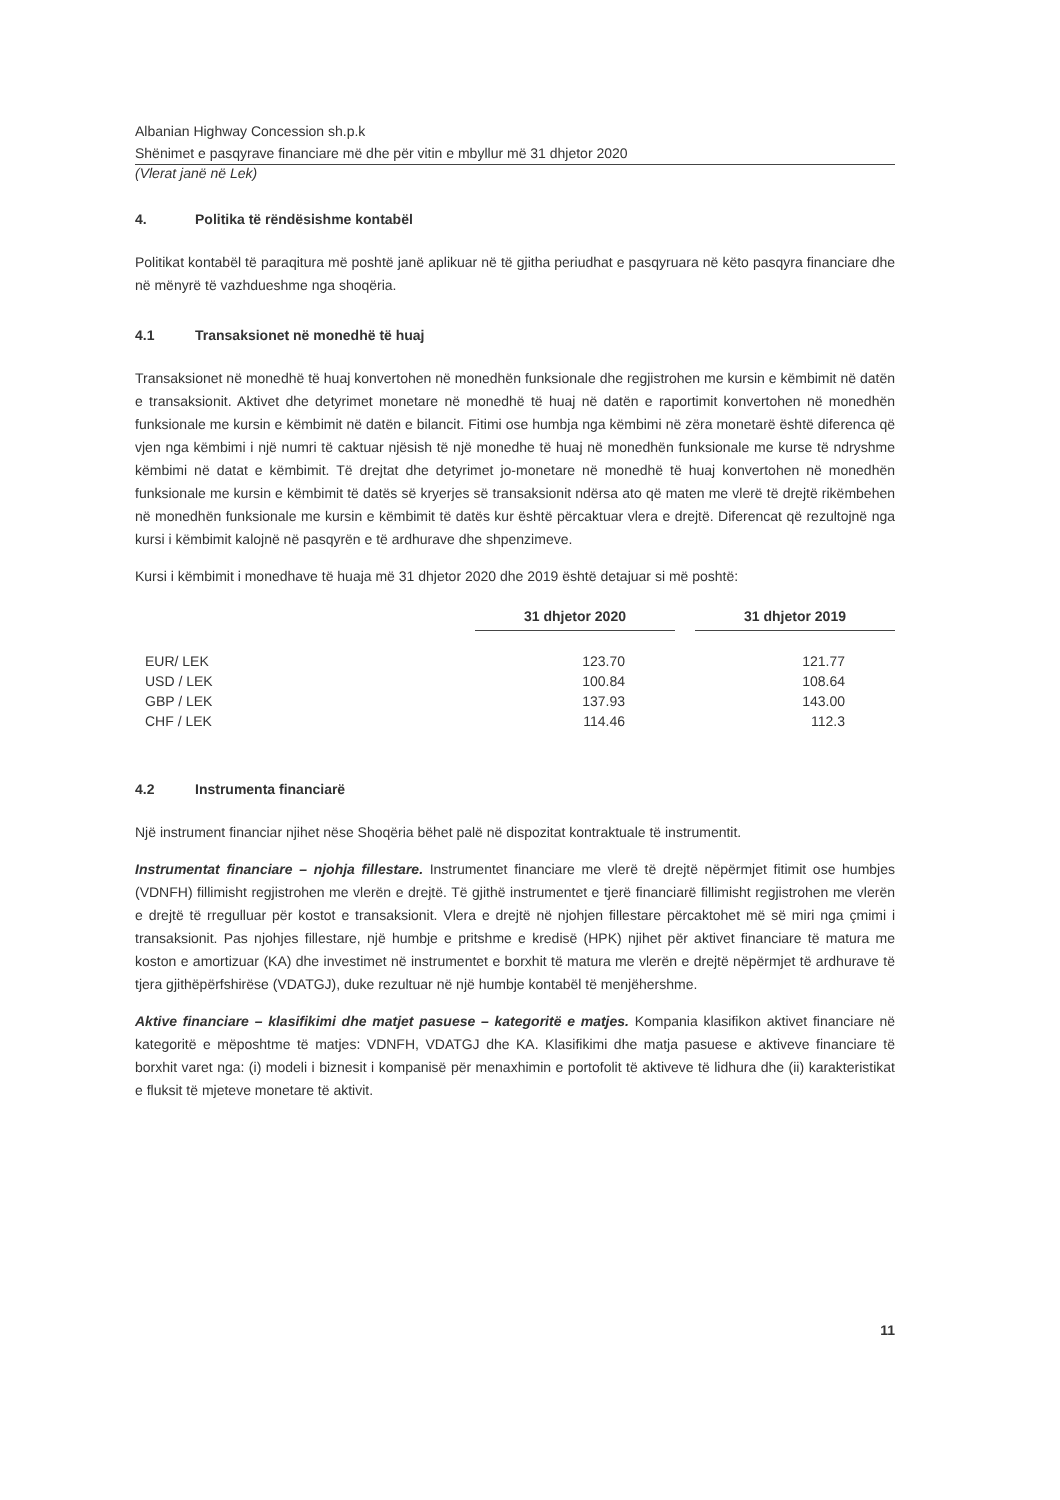Albanian Highway Concession sh.p.k
Shënimet e pasqyrave financiare më dhe për vitin e mbyllur më 31 dhjetor 2020
(Vlerat janë në Lek)
4. Politika të rëndësishme kontabël
Politikat kontabël të paraqitura më poshtë janë aplikuar në të gjitha periudhat e pasqyruara në këto pasqyra financiare dhe në mënyrë të vazhdueshme nga shoqëria.
4.1 Transaksionet në monedhë të huaj
Transaksionet në monedhë të huaj konvertohen në monedhën funksionale dhe regjistrohen me kursin e këmbimit në datën e transaksionit. Aktivet dhe detyrimet monetare në monedhë të huaj në datën e raportimit konvertohen në monedhën funksionale me kursin e këmbimit në datën e bilancit. Fitimi ose humbja nga këmbimi në zëra monetarë është diferenca që vjen nga këmbimi i një numri të caktuar njësish të një monedhe të huaj në monedhën funksionale me kurse të ndryshme këmbimi në datat e këmbimit. Të drejtat dhe detyrimet jo-monetare në monedhë të huaj konvertohen në monedhën funksionale me kursin e këmbimit të datës së kryerjes së transaksionit ndërsa ato që maten me vlerë të drejtë rikëmbehen në monedhën funksionale me kursin e këmbimit të datës kur është përcaktuar vlera e drejtë. Diferencat që rezultojnë nga kursi i këmbimit kalojnë në pasqyrën e të ardhurave dhe shpenzimeve.
Kursi i këmbimit i monedhave të huaja më 31 dhjetor 2020 dhe 2019 është detajuar si më poshtë:
| | 31 dhjetor 2020 | | 31 dhjetor 2019 |
| --- | --- | --- | --- |
| EUR/ LEK | 123.70 | | 121.77 |
| USD / LEK | 100.84 | | 108.64 |
| GBP / LEK | 137.93 | | 143.00 |
| CHF / LEK | 114.46 | | 112.3 |
4.2 Instrumenta financiarë
Një instrument financiar njihet nëse Shoqëria bëhet palë në dispozitat kontraktuale të instrumentit.
Instrumentat financiare – njohja fillestare. Instrumentet financiare me vlerë të drejtë nëpërmjet fitimit ose humbjes (VDNFH) fillimisht regjistrohen me vlerën e drejtë. Të gjithë instrumentet e tjerë financiarë fillimisht regjistrohen me vlerën e drejtë të rregulluar për kostot e transaksionit. Vlera e drejtë në njohjen fillestare përcaktohet më së miri nga çmimi i transaksionit. Pas njohjes fillestare, një humbje e pritshme e kredisë (HPK) njihet për aktivet financiare të matura me koston e amortizuar (KA) dhe investimet në instrumentet e borxhit të matura me vlerën e drejtë nëpërmjet të ardhurave të tjera gjithëpërfshirëse (VDATGJ), duke rezultuar në një humbje kontabël të menjëhershme.
Aktive financiare – klasifikimi dhe matjet pasuese – kategoritë e matjes. Kompania klasifikon aktivet financiare në kategoritë e mëposhtme të matjes: VDNFH, VDATGJ dhe KA. Klasifikimi dhe matja pasuese e aktiveve financiare të borxhit varet nga: (i) modeli i biznesit i kompanisë për menaxhimin e portofolit të aktiveve të lidhura dhe (ii) karakteristikat e fluksit të mjeteve monetare të aktivit.
11